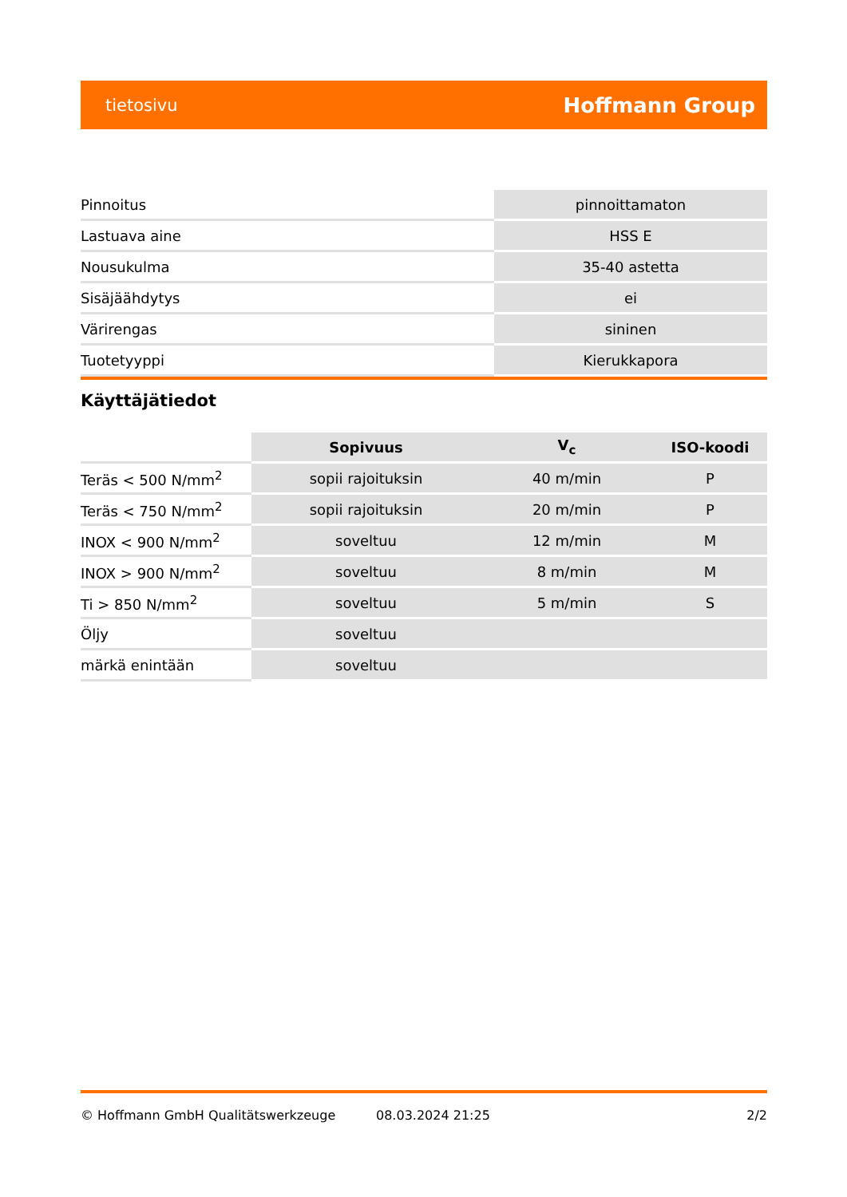tietosivu Hoffmann Group
| Pinnoitus | pinnoittamaton |
| Lastuava aine | HSS E |
| Nousukulma | 35-40 astetta |
| Sisäjäähdytys | ei |
| Värirengas | sininen |
| Tuotetyyppi | Kierukkapora |
Käyttäjätiedot
| | Sopivuus | V<sub>c</sub> | ISO-koodi |
| --- | --- | --- | --- |
| Teräs < 500 N/mm<sup>2</sup> | sopii rajoituksin | 40 m/min | P |
| Teräs < 750 N/mm<sup>2</sup> | sopii rajoituksin | 20 m/min | P |
| INOX < 900 N/mm<sup>2</sup> | soveltuu | 12 m/min | M |
| INOX > 900 N/mm<sup>2</sup> | soveltuu | 8 m/min | M |
| Ti > 850 N/mm<sup>2</sup> | soveltuu | 5 m/min | S |
| Öljy | soveltuu | | |
| märkä enintään | soveltuu | | |
© Hoffmann GmbH Qualitätswerkzeuge 08.03.2024 21:25 2/2